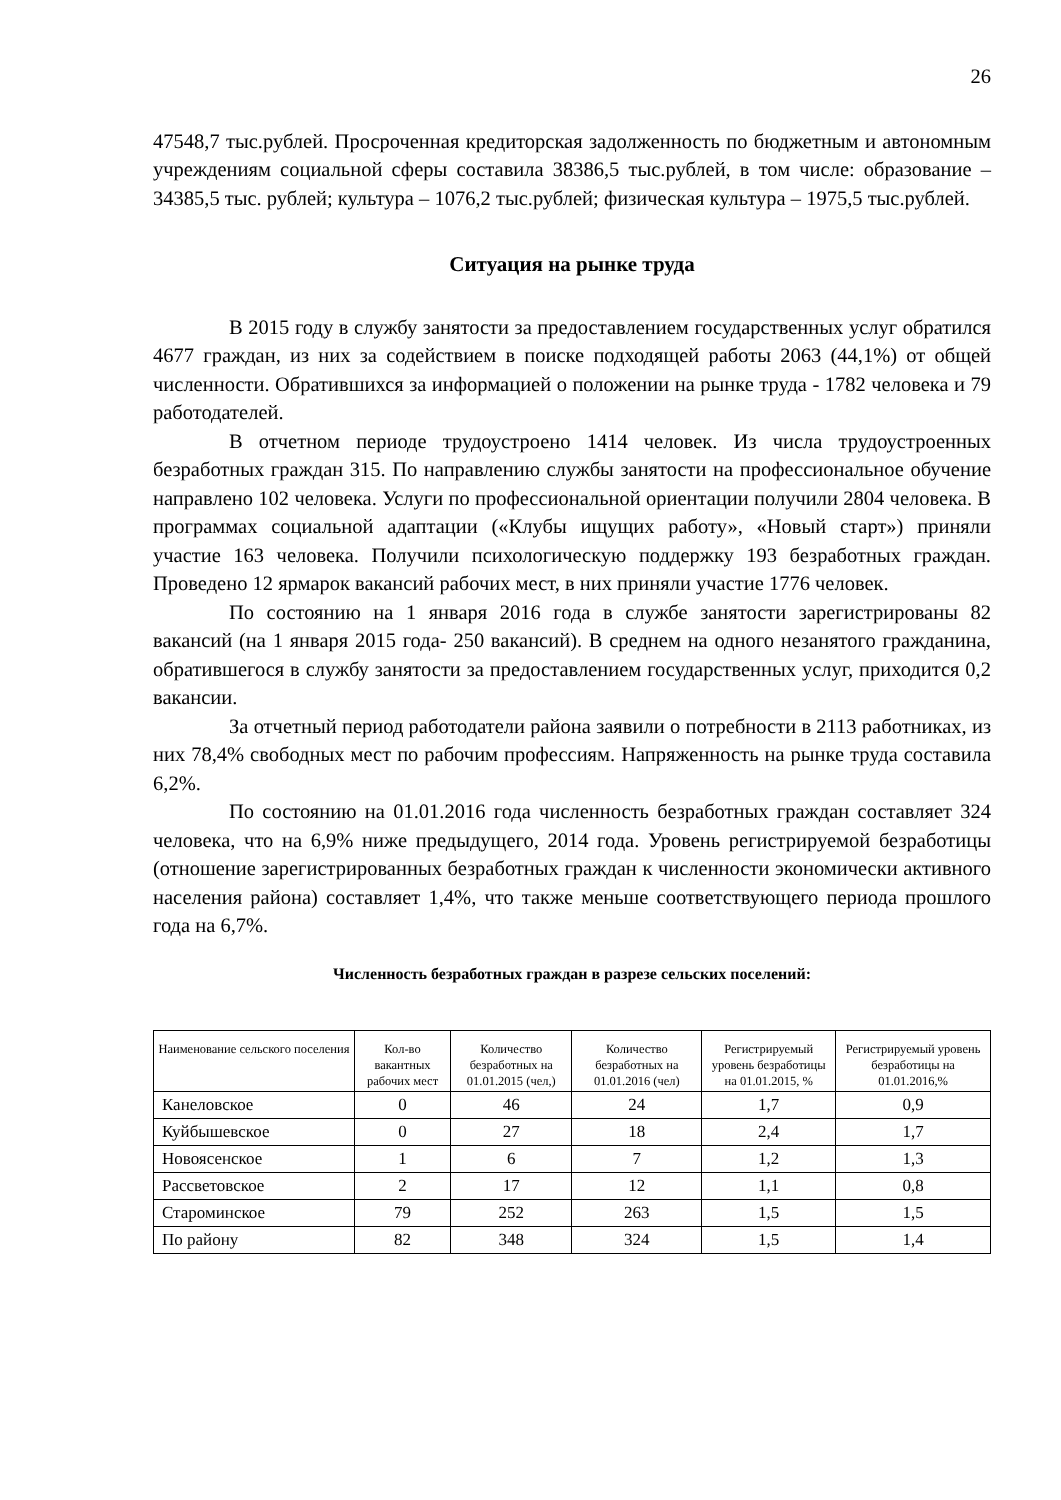26
47548,7 тыс.рублей. Просроченная кредиторская задолженность по бюджетным и автономным учреждениям социальной сферы составила 38386,5 тыс.рублей, в том числе: образование – 34385,5 тыс. рублей; культура – 1076,2 тыс.рублей; физическая культура – 1975,5 тыс.рублей.
Ситуация на рынке труда
В 2015 году в службу занятости за предоставлением государственных услуг обратился 4677 граждан, из них за содействием в поиске подходящей работы 2063 (44,1%) от общей численности. Обратившихся за информацией о положении на рынке труда - 1782 человека и 79 работодателей.
В отчетном периоде трудоустроено 1414 человек. Из числа трудоустроенных безработных граждан 315. По направлению службы занятости на профессиональное обучение направлено 102 человека. Услуги по профессиональной ориентации получили 2804 человека. В программах социальной адаптации («Клубы ищущих работу», «Новый старт») приняли участие 163 человека. Получили психологическую поддержку 193 безработных граждан. Проведено 12 ярмарок вакансий рабочих мест, в них приняли участие 1776 человек.
По состоянию на 1 января 2016 года в службе занятости зарегистрированы 82 вакансий (на 1 января 2015 года- 250 вакансий). В среднем на одного незанятого гражданина, обратившегося в службу занятости за предоставлением государственных услуг, приходится 0,2 вакансии.
За отчетный период работодатели района заявили о потребности в 2113 работниках, из них 78,4% свободных мест по рабочим профессиям. Напряженность на рынке труда составила 6,2%.
По состоянию на 01.01.2016 года численность безработных граждан составляет 324 человека, что на 6,9% ниже предыдущего, 2014 года. Уровень регистрируемой безработицы (отношение зарегистрированных безработных граждан к численности экономически активного населения района) составляет 1,4%, что также меньше соответствующего периода прошлого года на 6,7%.
Численность безработных граждан в разрезе сельских поселений:
| Наименование сельского поселения | Кол-во вакантных рабочих мест | Количество безработных на 01.01.2015 (чел,) | Количество безработных на 01.01.2016 (чел) | Регистрируемый уровень безработицы на 01.01.2015, % | Регистрируемый уровень безработицы на 01.01.2016,% |
| --- | --- | --- | --- | --- | --- |
| Канеловское | 0 | 46 | 24 | 1,7 | 0,9 |
| Куйбышевское | 0 | 27 | 18 | 2,4 | 1,7 |
| Новоясенское | 1 | 6 | 7 | 1,2 | 1,3 |
| Рассветовское | 2 | 17 | 12 | 1,1 | 0,8 |
| Староминское | 79 | 252 | 263 | 1,5 | 1,5 |
| По району | 82 | 348 | 324 | 1,5 | 1,4 |